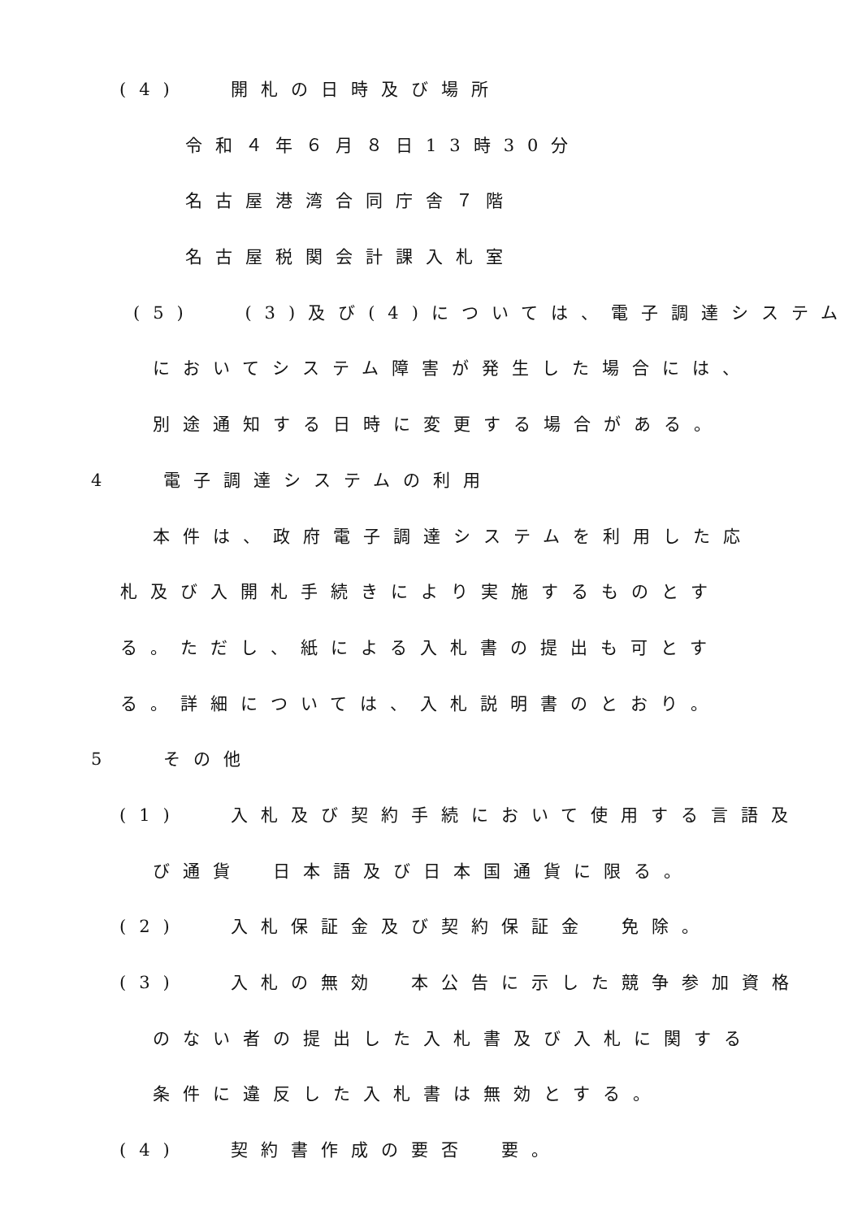(4)　 開札の日時及び場所
令和４年６月８日13時30分
名古屋港湾合同庁舎７階
名古屋税関会計課入札室
(5)　 (3)及び(4)については、電子調達システム
においてシステム障害が発生した場合には、
別途通知する日時に変更する場合がある。
4　 電子調達システムの利用
本件は、政府電子調達システムを利用した応
札及び入開札手続きにより実施するものとす
る。ただし、紙による入札書の提出も可とす
る。詳細については、入札説明書のとおり。
5　 その他
(1)　 入札及び契約手続において使用する言語及
び通貨　日本語及び日本国通貨に限る。
(2)　 入札保証金及び契約保証金　免除。
(3)　 入札の無効　本公告に示した競争参加資格
のない者の提出した入札書及び入札に関する
条件に違反した入札書は無効とする。
(4)　 契約書作成の要否　要。